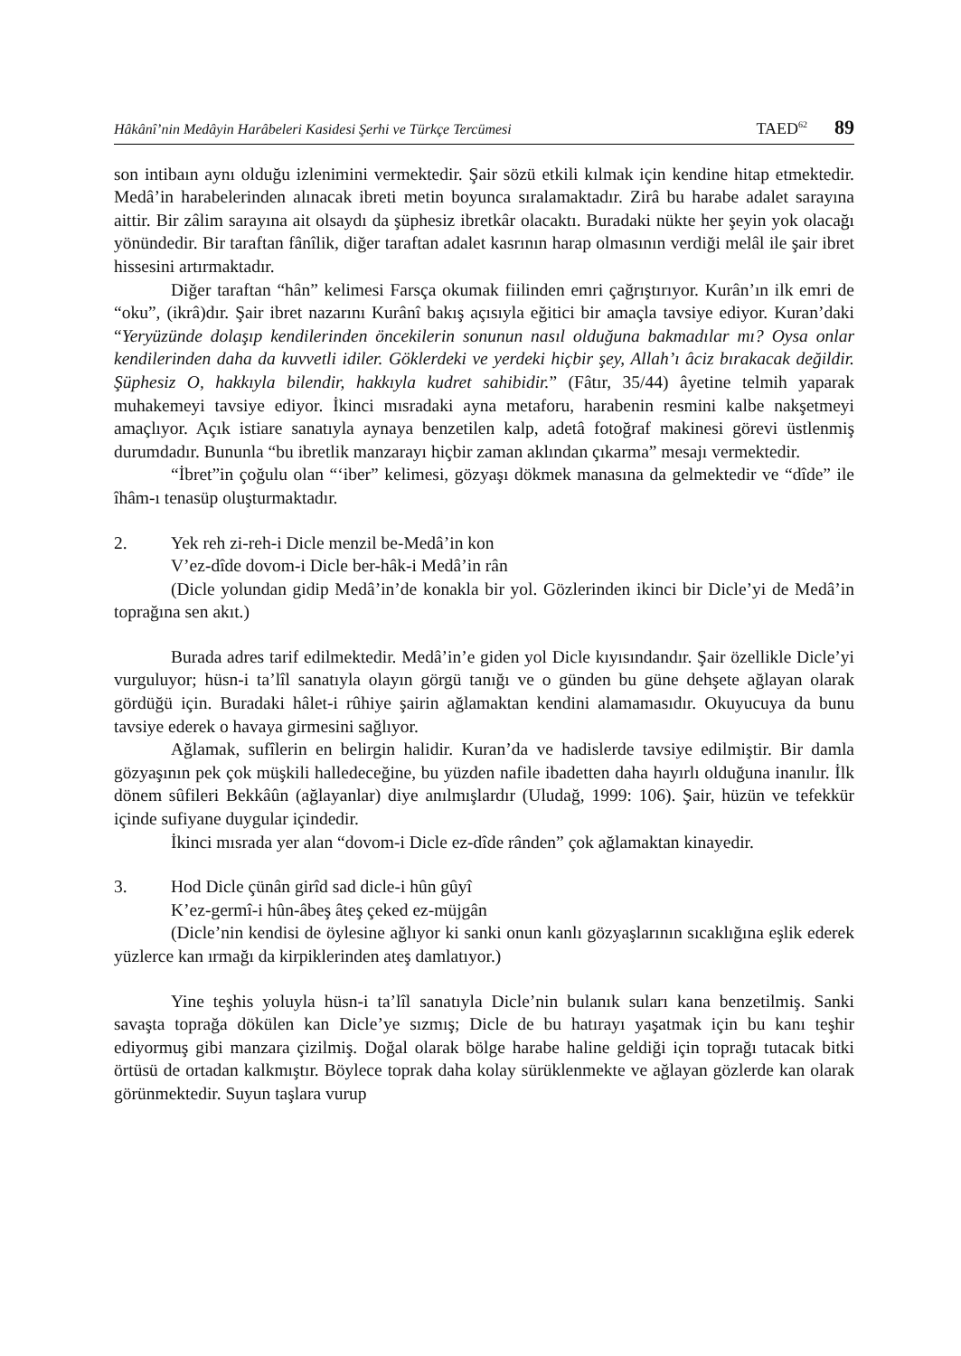Hâkânî’nin Medâyin Harâbeleri Kasidesi Şerhi ve Türkçe Tercümesi TAED<sup>62</sup> 89
son intibaın aynı olduğu izlenimini vermektedir. Şair sözü etkili kılmak için kendine hitap etmektedir. Medâ’in harabelerinden alınacak ibreti metin boyunca sıralamaktadır. Zirâ bu harabe adalet sarayına aittir. Bir zâlim sarayına ait olsaydı da şüphesiz ibretkâr olacaktı. Buradaki nükte her şeyin yok olacağı yönündedir. Bir taraftan fânîlik, diğer taraftan adalet kasrının harap olmasının verdiği melâl ile şair ibret hissesini artırmaktadır.
Diğer taraftan “hân” kelimesi Farsça okumak fiilinden emri çağrıştırıyor. Kurân’ın ilk emri de “oku”, (ikrâ)dır. Şair ibret nazarını Kurânî bakış açısıyla eğitici bir amaçla tavsiye ediyor. Kuran’daki “Yeryüzünde dolaşıp kendilerinden öncekilerin sonunun nasıl olduğuna bakmadılar mı? Oysa onlar kendilerinden daha da kuvvetli idiler. Göklerdeki ve yerdeki hiçbir şey, Allah’ı âciz bırakacak değildir. Şüphesiz O, hakkıyla bilendir, hakkıyla kudret sahibidir.” (Fâtır, 35/44) âyetine telmih yaparak muhakemeyi tavsiye ediyor. İkinci mısradaki ayna metaforu, harabenin resmini kalbe nakşetmeyi amaçlıyor. Açık istiare sanatıyla aynaya benzetilen kalp, adetâ fotoğraf makinesi görevi üstlenmiş durumdadır. Bununla “bu ibretlik manzarayı hiçbir zaman aklından çıkarma” mesajı vermektedir.
“İbret”in çoğulu olan “‘iber” kelimesi, gözyaşı dökmek manasına da gelmektedir ve “dîde” ile îhâm-ı tenasüp oluşturmaktadır.
2. Yek reh zi-reh-i Dicle menzil be-Medâ’in kon
V’ez-dîde dovom-i Dicle ber-hâk-i Medâ’in rân
(Dicle yolundan gidip Medâ’in’de konakla bir yol. Gözlerinden ikinci bir Dicle’yi de Medâ’in toprağına sen akıt.)
Burada adres tarif edilmektedir. Medâ’in’e giden yol Dicle kıyısındandır. Şair özellikle Dicle’yi vurguluyor; hüsn-i ta’lîl sanatıyla olayın görgü tanığı ve o günden bu güne dehşete ağlayan olarak gördüğü için. Buradaki hâlet-i rûhiye şairin ağlamaktan kendini alamamasıdır. Okuyucuya da bunu tavsiye ederek o havaya girmesini sağlıyor.
Ağlamak, sufîlerin en belirgin halidir. Kuran’da ve hadislerde tavsiye edilmiştir. Bir damla gözyaşının pek çok müşkili halledeceğine, bu yüzden nafile ibadetten daha hayırlı olduğuna inanılır. İlk dönem sûfileri Bekkâûn (ağlayanlar) diye anılmışlardır (Uludağ, 1999: 106). Şair, hüzün ve tefekkür içinde sufiyane duygular içindedir.
İkinci mısrada yer alan “dovom-i Dicle ez-dîde rânden” çok ağlamaktan kinayedir.
3. Hod Dicle çünân girîd sad dicle-i hûn gûyî
K’ez-germî-i hûn-âbeş âteş çeked ez-müjgân
(Dicle’nin kendisi de öylesine ağlıyor ki sanki onun kanlı gözyaşlarının sıcaklığına eşlik ederek yüzlerce kan ırmağı da kirpiklerinden ateş damlatıyor.)
Yine teşhis yoluyla hüsn-i ta’lîl sanatıyla Dicle’nin bulanık suları kana benzetilmiş. Sanki savaşta toprağa dökülen kan Dicle’ye sızmış; Dicle de bu hatırayı yaşatmak için bu kanı teşhir ediyormuş gibi manzara çizilmiş. Doğal olarak bölge harabe haline geldiği için toprağı tutacak bitki örtüsü de ortadan kalkmıştır. Böylece toprak daha kolay sürüklenmekte ve ağlayan gözlerde kan olarak görünmektedir. Suyun taşlara vurup